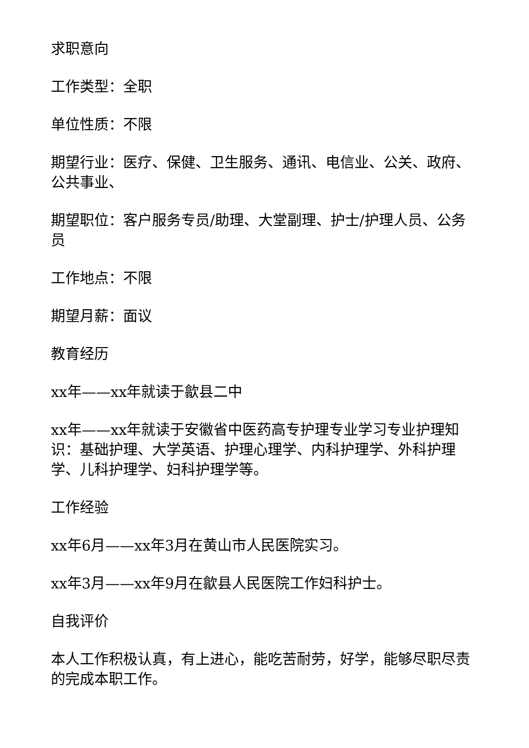求职意向
工作类型：全职
单位性质：不限
期望行业：医疗、保健、卫生服务、通讯、电信业、公关、政府、公共事业、
期望职位：客户服务专员/助理、大堂副理、护士/护理人员、公务员
工作地点：不限
期望月薪：面议
教育经历
xx年——xx年就读于歙县二中
xx年——xx年就读于安徽省中医药高专护理专业学习专业护理知识：基础护理、大学英语、护理心理学、内科护理学、外科护理学、儿科护理学、妇科护理学等。
工作经验
xx年6月——xx年3月在黄山市人民医院实习。
xx年3月——xx年9月在歙县人民医院工作妇科护士。
自我评价
本人工作积极认真，有上进心，能吃苦耐劳，好学，能够尽职尽责的完成本职工作。